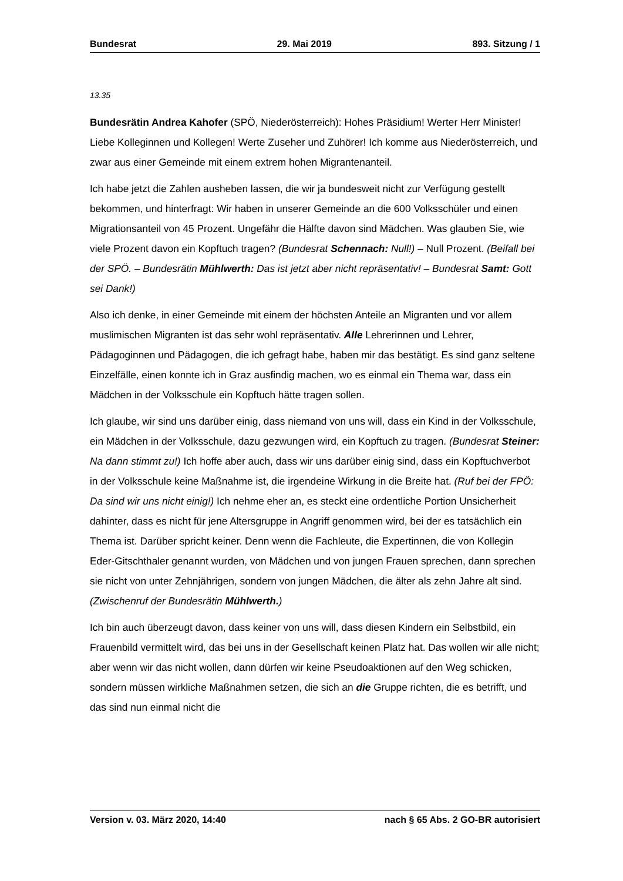Bundesrat 29. Mai 2019 893. Sitzung / 1
13.35
Bundesrätin Andrea Kahofer (SPÖ, Niederösterreich): Hohes Präsidium! Werter Herr Minister! Liebe Kolleginnen und Kollegen! Werte Zuseher und Zuhörer! Ich komme aus Niederösterreich, und zwar aus einer Gemeinde mit einem extrem hohen Migranten­anteil.
Ich habe jetzt die Zahlen ausheben lassen, die wir ja bundesweit nicht zur Verfügung gestellt bekommen, und hinterfragt: Wir haben in unserer Gemeinde an die 600 Volks­schüler und einen Migrationsanteil von 45 Prozent. Ungefähr die Hälfte davon sind Mädchen. Was glauben Sie, wie viele Prozent davon ein Kopftuch tragen? (Bundesrat Schennach: Null!) – Null Prozent. (Beifall bei der SPÖ. – Bundesrätin Mühlwerth: Das ist jetzt aber nicht repräsentativ! – Bundesrat Samt: Gott sei Dank!)
Also ich denke, in einer Gemeinde mit einem der höchsten Anteile an Migranten und vor allem muslimischen Migranten ist das sehr wohl repräsentativ. Alle Lehrerinnen und Lehrer, Pädagoginnen und Pädagogen, die ich gefragt habe, haben mir das bestätigt. Es sind ganz seltene Einzelfälle, einen konnte ich in Graz ausfindig machen, wo es einmal ein Thema war, dass ein Mädchen in der Volksschule ein Kopftuch hätte tragen sollen.
Ich glaube, wir sind uns darüber einig, dass niemand von uns will, dass ein Kind in der Volksschule, ein Mädchen in der Volksschule, dazu gezwungen wird, ein Kopftuch zu tragen. (Bundesrat Steiner: Na dann stimmt zu!) Ich hoffe aber auch, dass wir uns darüber einig sind, dass ein Kopftuchverbot in der Volksschule keine Maßnahme ist, die irgendeine Wirkung in die Breite hat. (Ruf bei der FPÖ: Da sind wir uns nicht einig!) Ich nehme eher an, es steckt eine ordentliche Portion Unsicherheit dahinter, dass es nicht für jene Altersgruppe in Angriff genommen wird, bei der es tatsächlich ein Thema ist. Darüber spricht keiner. Denn wenn die Fachleute, die Expertinnen, die von Kollegin Eder-Gitschthaler genannt wurden, von Mädchen und von jungen Frauen sprechen, dann sprechen sie nicht von unter Zehnjährigen, sondern von jungen Mädchen, die älter als zehn Jahre alt sind. (Zwischenruf der Bundesrätin Mühlwerth.)
Ich bin auch überzeugt davon, dass keiner von uns will, dass diesen Kindern ein Selbstbild, ein Frauenbild vermittelt wird, das bei uns in der Gesellschaft keinen Platz hat. Das wollen wir alle nicht; aber wenn wir das nicht wollen, dann dürfen wir keine Pseudoaktionen auf den Weg schicken, sondern müssen wirkliche Maßnahmen setzen, die sich an die Gruppe richten, die es betrifft, und das sind nun einmal nicht die
Version v. 03. März 2020, 14:40 nach § 65 Abs. 2 GO-BR autorisiert